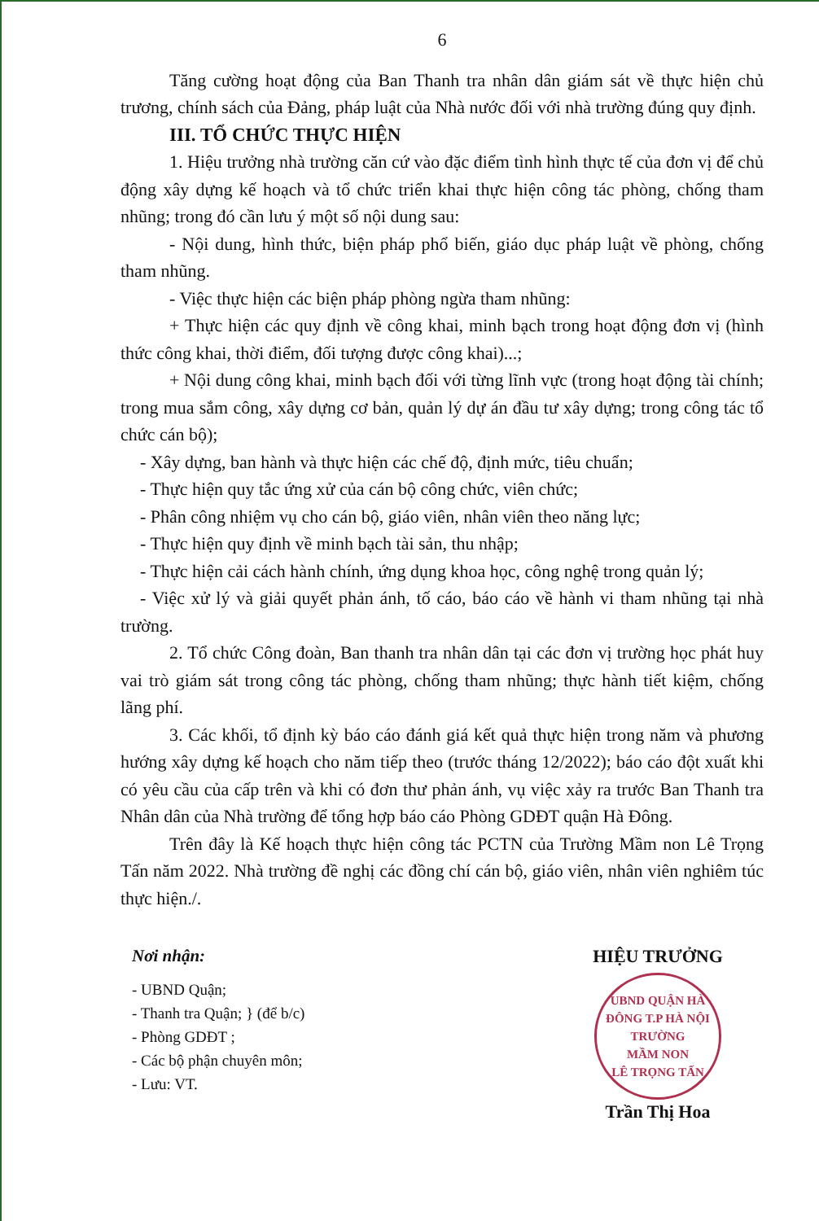6
Tăng cường hoạt động của Ban Thanh tra nhân dân giám sát về thực hiện chủ trương, chính sách của Đảng, pháp luật của Nhà nước đối với nhà trường đúng quy định.
III. TỔ CHỨC THỰC HIỆN
1. Hiệu trưởng nhà trường căn cứ vào đặc điểm tình hình thực tế của đơn vị để chủ động xây dựng kế hoạch và tổ chức triển khai thực hiện công tác phòng, chống tham nhũng; trong đó cần lưu ý một số nội dung sau:
- Nội dung, hình thức, biện pháp phổ biến, giáo dục pháp luật về phòng, chống tham nhũng.
- Việc thực hiện các biện pháp phòng ngừa tham nhũng:
+ Thực hiện các quy định về công khai, minh bạch trong hoạt động đơn vị (hình thức công khai, thời điểm, đối tượng được công khai)...;
+ Nội dung công khai, minh bạch đối với từng lĩnh vực (trong hoạt động tài chính; trong mua sắm công, xây dựng cơ bản, quản lý dự án đầu tư xây dựng; trong công tác tổ chức cán bộ);
- Xây dựng, ban hành và thực hiện các chế độ, định mức, tiêu chuẩn;
- Thực hiện quy tắc ứng xử của cán bộ công chức, viên chức;
- Phân công nhiệm vụ cho cán bộ, giáo viên, nhân viên theo năng lực;
- Thực hiện quy định về minh bạch tài sản, thu nhập;
- Thực hiện cải cách hành chính, ứng dụng khoa học, công nghệ trong quản lý;
- Việc xử lý và giải quyết phản ánh, tố cáo, báo cáo về hành vi tham nhũng tại nhà trường.
2. Tổ chức Công đoàn, Ban thanh tra nhân dân tại các đơn vị trường học phát huy vai trò giám sát trong công tác phòng, chống tham nhũng; thực hành tiết kiệm, chống lãng phí.
3. Các khối, tổ định kỳ báo cáo đánh giá kết quả thực hiện trong năm và phương hướng xây dựng kế hoạch cho năm tiếp theo (trước tháng 12/2022); báo cáo đột xuất khi có yêu cầu của cấp trên và khi có đơn thư phản ánh, vụ việc xảy ra trước Ban Thanh tra Nhân dân của Nhà trường để tổng hợp báo cáo Phòng GDĐT quận Hà Đông.
Trên đây là Kế hoạch thực hiện công tác PCTN của Trường Mầm non Lê Trọng Tấn năm 2022. Nhà trường đề nghị các đồng chí cán bộ, giáo viên, nhân viên nghiêm túc thực hiện./.
Nơi nhận:
- UBND Quận;
- Thanh tra Quận; } (để b/c)
- Phòng GDĐT ;
- Các bộ phận chuyên môn;
- Lưu: VT.
HIỆU TRƯỞNG
UBND QUẬN HÀ ĐÔNG T.P HÀ NỘI
TRƯỜNG
MẦM NON
LÊ TRỌNG TẤN
Trần Thị Hoa